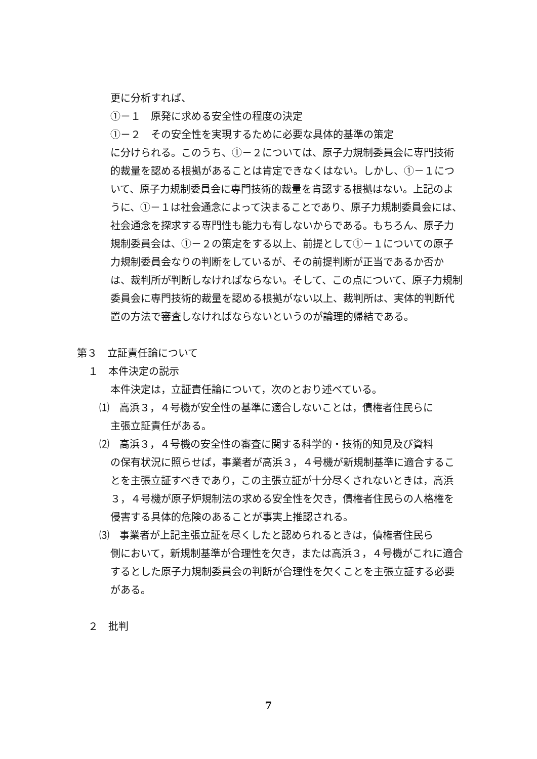更に分析すれば、
①－１　原発に求める安全性の程度の決定
①－２　その安全性を実現するために必要な具体的基準の策定
に分けられる。このうち、①－２については、原子力規制委員会に専門技術的裁量を認める根拠があることは肯定できなくはない。しかし、①－１について、原子力規制委員会に専門技術的裁量を肯認する根拠はない。上記のように、①－１は社会通念によって決まることであり、原子力規制委員会には、社会通念を探求する専門性も能力も有しないからである。もちろん、原子力規制委員会は、①－２の策定をする以上、前提として①－１についての原子力規制委員会なりの判断をしているが、その前提判断が正当であるか否かは、裁判所が判断しなければならない。そして、この点について、原子力規制委員会に専門技術的裁量を認める根拠がない以上、裁判所は、実体的判断代置の方法で審査しなければならないというのが論理的帰結である。
第３　立証責任論について
１　本件決定の説示
本件決定は，立証責任論について，次のとおり述べている。
⑴　高浜３，４号機が安全性の基準に適合しないことは，債権者住民らに
主張立証責任がある。
⑵　高浜３，４号機の安全性の審査に関する科学的・技術的知見及び資料
の保有状況に照らせば，事業者が高浜３，４号機が新規制基準に適合することを主張立証すべきであり，この主張立証が十分尽くされないときは，高浜３，４号機が原子炉規制法の求める安全性を欠き，債権者住民らの人格権を侵害する具体的危険のあることが事実上推認される。
⑶　事業者が上記主張立証を尽くしたと認められるときは，債権者住民ら
側において，新規制基準が合理性を欠き，または高浜３，４号機がこれに適合するとした原子力規制委員会の判断が合理性を欠くことを主張立証する必要がある。
２　批判
7